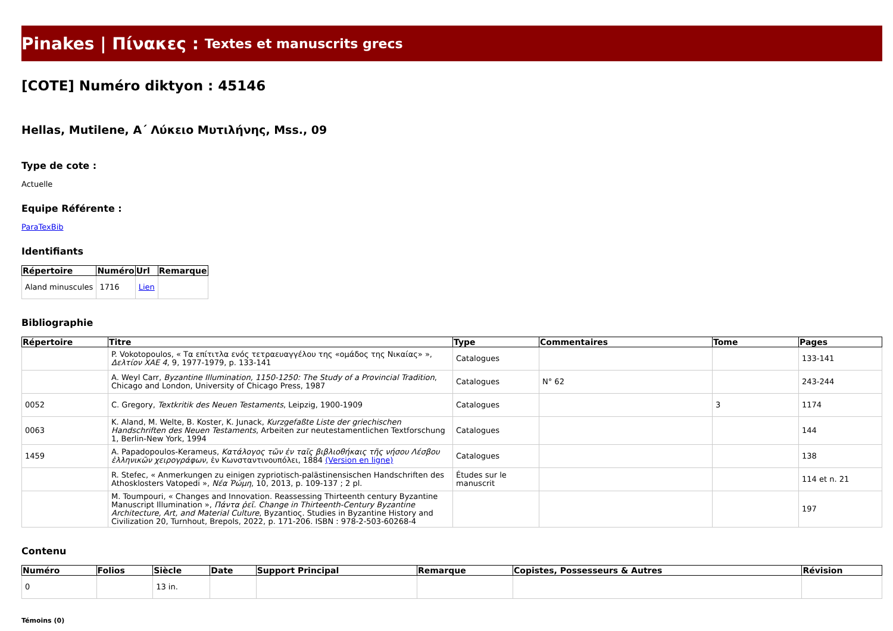Pinakes | Πίνακες : Textes et manuscrits grecs
[COTE] Numéro diktyon : 45146
Hellas, Mutilene, Α΄ Λύκειο Μυτιλήνης, Mss., 09
Type de cote :
Actuelle
Equipe Référente :
ParaTexBib
Identifiants
| Répertoire | Numéro | Url | Remarque |
| --- | --- | --- | --- |
| Aland minuscules | 1716 | Lien | |
Bibliographie
| Répertoire | Titre | Type | Commentaires | Tome | Pages |
| --- | --- | --- | --- | --- | --- |
| | P. Vokotopoulos, « Τα επίτιτλα ενός τετραευαγγέλου της «ομάδος της Νικαίας» », Δελτίον ΧΑΕ 4 , 9, 1977-1979, p. 133-141 | Catalogues | | | 133-141 |
| | A. Weyl Carr, Byzantine Illumination, 1150-1250: The Study of a Provincial Tradition , Chicago and London, University of Chicago Press, 1987 | Catalogues | N° 62 | | 243-244 |
| 0052 | C. Gregory, Textkritik des Neuen Testaments , Leipzig, 1900-1909 | Catalogues | | 3 | 1174 |
| 0063 | K. Aland, M. Welte, B. Koster, K. Junack, Kurzgefaßte Liste der griechischen Handschriften des Neuen Testaments , Arbeiten zur neutestamentlichen Textforschung 1, Berlin-New York, 1994 | Catalogues | | | 144 |
| 1459 | A. Papadopoulos-Kerameus, Κατάλογος τῶν ἐν ταῖς βιβλιοθήκαις τῆς νήσου Λέσβου ἑλληνικῶν χειρογράφων , ἐν Κωνσταντινουπόλει, 1884 (Version en ligne) | Catalogues | | | 138 |
| | R. Stefec, « Anmerkungen zu einigen zypriotisch-palästinensischen Handschriften des Athosklosters Vatopedi », Νέα Ῥώμη , 10, 2013, p. 109-137 ; 2 pl. | Études sur le manuscrit | | | 114 et n. 21 |
| | M. Toumpouri, « Changes and Innovation. Reassessing Thirteenth century Byzantine Manuscript Illumination », Πάντα ῥεῖ. Change in Thirteenth-Century Byzantine Architecture, Art, and Material Culture , Byzantioς. Studies in Byzantine History and Civilization 20, Turnhout, Brepols, 2022, p. 171-206. ISBN : 978-2-503-60268-4 | | | | 197 |
Contenu
| Numéro | Folios | Siècle | Date | Support Principal | Remarque | Copistes, Possesseurs & Autres | Révision |
| --- | --- | --- | --- | --- | --- | --- | --- |
| 0 | | 13 in. | | | | | |
Témoins (0)